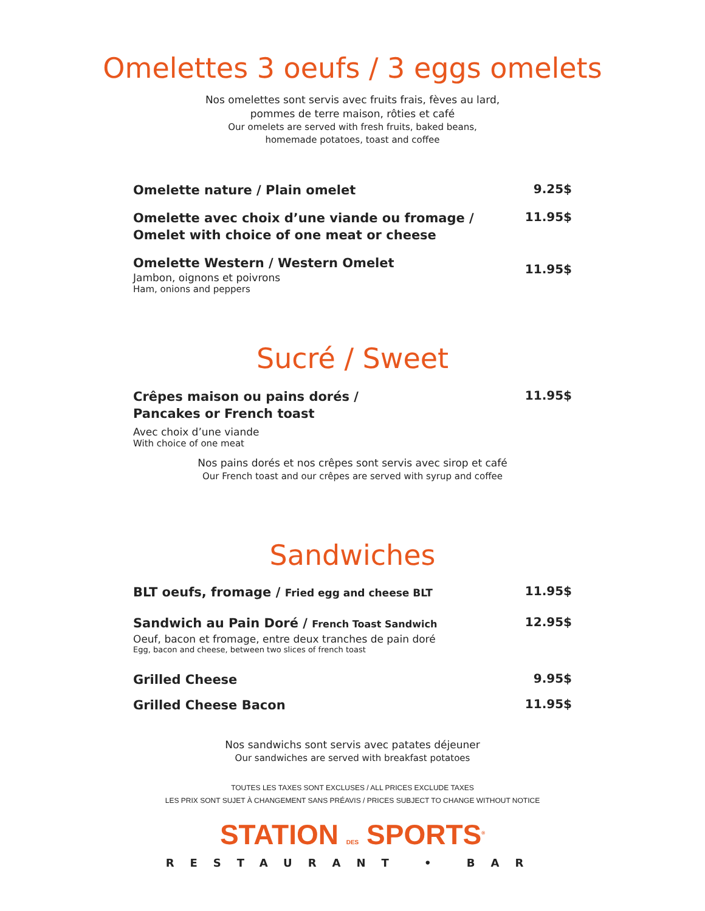Omelettes 3 oeufs / 3 eggs omelets
Nos omelettes sont servis avec fruits frais, fèves au lard,
pommes de terre maison, rôties et café
Our omelets are served with fresh fruits, baked beans,
homemade potatoes, toast and coffee
Omelette nature / Plain omelet
9.25$
Omelette avec choix d’une viande ou fromage /
Omelet with choice of one meat or cheese
11.95$
Omelette Western / Western Omelet
Jambon, oignons et poivrons
Ham, onions and peppers
11.95$
Sucré / Sweet
Crêpes maison ou pains dorés /
Pancakes or French toast
Avec choix d’une viande
With choice of one meat
11.95$
Nos pains dorés et nos crêpes sont servis avec sirop et café
Our French toast and our crêpes are served with syrup and coffee
Sandwiches
BLT oeufs, fromage / Fried egg and cheese BLT
11.95$
Sandwich au Pain Doré / French Toast Sandwich
Oeuf, bacon et fromage, entre deux tranches de pain doré
Egg, bacon and cheese, between two slices of french toast
12.95$
Grilled Cheese
9.95$
Grilled Cheese Bacon
11.95$
Nos sandwichs sont servis avec patates déjeuner
Our sandwiches are served with breakfast potatoes
TOUTES LES TAXES SONT EXCLUSES / ALL PRICES EXCLUDE TAXES
LES PRIX SONT SUJET À CHANGEMENT SANS PRÉAVIS / PRICES SUBJECT TO CHANGE WITHOUT NOTICE
STATION DES SPORTS<sup>®</sup>
RESTAURANT • BAR